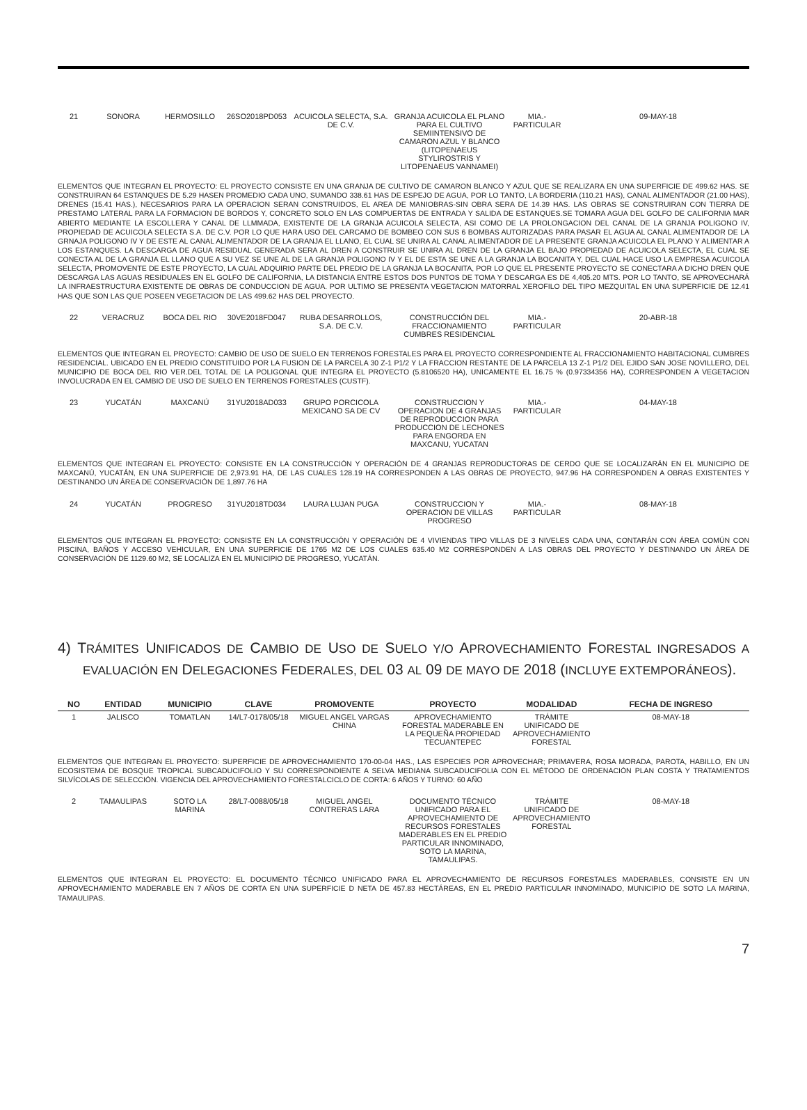| 21 | SONORA | HERMOSILLO | 26SO2018PD053 | ACUICOLA SELECTA, S.A. DE C.V. | GRANJA ACUICOLA EL PLANO PARA EL CULTIVO SEMIINTENSIVO DE CAMARON AZUL Y BLANCO (LITOPENAEUS STYLIROSTRIS Y LITOPENAEUS VANNAMEI) | MIA.- PARTICULAR | 09-MAY-18 |
ELEMENTOS QUE INTEGRAN EL PROYECTO: EL PROYECTO CONSISTE EN UNA GRANJA DE CULTIVO DE CAMARON BLANCO Y AZUL QUE SE REALIZARA EN UNA SUPERFICIE DE 499.62 HAS. SE CONSTRUIRAN 64 ESTANQUES DE 5.29 HASEN PROMEDIO CADA UNO, SUMANDO 338.61 HAS DE ESPEJO DE AGUA, POR LO TANTO, LA BORDERIA (110.21 HAS), CANAL ALIMENTADOR (21.00 HAS), DRENES (15.41 HAS.), NECESARIOS PARA LA OPERACION SERAN CONSTRUIDOS, EL AREA DE MANIOBRAS-SIN OBRA SERA DE 14.39 HAS. LAS OBRAS SE CONSTRUIRAN CON TIERRA DE PRESTAMO LATERAL PARA LA FORMACION DE BORDOS Y, CONCRETO SOLO EN LAS COMPUERTAS DE ENTRADA Y SALIDA DE ESTANQUES.SE TOMARA AGUA DEL GOLFO DE CALIFORNIA MAR ABIERTO MEDIANTE LA ESCOLLERA Y CANAL DE LLMMADA, EXISTENTE DE LA GRANJA ACUICOLA SELECTA, ASI COMO DE LA PROLONGACION DEL CANAL DE LA GRANJA POLIGONO IV, PROPIEDAD DE ACUICOLA SELECTA S.A. DE C.V. POR LO QUE HARA USO DEL CARCAMO DE BOMBEO CON SUS 6 BOMBAS AUTORIZADAS PARA PASAR EL AGUA AL CANAL ALIMENTADOR DE LA GRNAJA POLIGONO IV Y DE ESTE AL CANAL ALIMENTADOR DE LA GRANJA EL LLANO, EL CUAL SE UNIRA AL CANAL ALIMENTADOR DE LA PRESENTE GRANJA ACUICOLA EL PLANO Y ALIMENTAR A LOS ESTANQUES. LA DESCARGA DE AGUA RESIDUAL GENERADA SERA AL DREN A CONSTRUIR SE UNIRA AL DREN DE LA GRANJA EL BAJO PROPIEDAD DE ACUICOLA SELECTA, EL CUAL SE CONECTA AL DE LA GRANJA EL LLANO QUE A SU VEZ SE UNE AL DE LA GRANJA POLIGONO IV Y EL DE ESTA SE UNE A LA GRANJA LA BOCANITA Y, DEL CUAL HACE USO LA EMPRESA ACUICOLA SELECTA, PROMOVENTE DE ESTE PROYECTO, LA CUAL ADQUIRIO PARTE DEL PREDIO DE LA GRANJA LA BOCANITA, POR LO QUE EL PRESENTE PROYECTO SE CONECTARA A DICHO DREN QUE DESCARGA LAS AGUAS RESIDUALES EN EL GOLFO DE CALIFORNIA, LA DISTANCIA ENTRE ESTOS DOS PUNTOS DE TOMA Y DESCARGA ES DE 4,405.20 MTS. POR LO TANTO, SE APROVECHARÁ LA INFRAESTRUCTURA EXISTENTE DE OBRAS DE CONDUCCION DE AGUA. POR ULTIMO SE PRESENTA VEGETACION MATORRAL XEROFILO DEL TIPO MEZQUITAL EN UNA SUPERFICIE DE 12.41 HAS QUE SON LAS QUE POSEEN VEGETACION DE LAS 499.62 HAS DEL PROYECTO.
| 22 | VERACRUZ | BOCA DEL RIO | 30VE2018FD047 | RUBA DESARROLLOS, S.A. DE C.V. | CONSTRUCCIÓN DEL FRACCIONAMIENTO CUMBRES RESIDENCIAL | MIA.- PARTICULAR | 20-ABR-18 |
ELEMENTOS QUE INTEGRAN EL PROYECTO: CAMBIO DE USO DE SUELO EN TERRENOS FORESTALES PARA EL PROYECTO CORRESPONDIENTE AL FRACCIONAMIENTO HABITACIONAL CUMBRES RESIDENCIAL. UBICADO EN EL PREDIO CONSTITUIDO POR LA FUSION DE LA PARCELA 30 Z-1 P1/2 Y LA FRACCION RESTANTE DE LA PARCELA 13 Z-1 P1/2 DEL EJIDO SAN JOSE NOVILLERO, DEL MUNICIPIO DE BOCA DEL RIO VER.DEL TOTAL DE LA POLIGONAL QUE INTEGRA EL PROYECTO (5.8106520 HA), UNICAMENTE EL 16.75 % (0.97334356 HA), CORRESPONDEN A VEGETACION INVOLUCRADA EN EL CAMBIO DE USO DE SUELO EN TERRENOS FORESTALES (CUSTF).
| 23 | YUCATÁN | MAXCANÚ | 31YU2018AD033 | GRUPO PORCICOLA MEXICANO SA DE CV | CONSTRUCCION Y OPERACION DE 4 GRANJAS DE REPRODUCCION PARA PRODUCCION DE LECHONES PARA ENGORDA EN MAXCANU, YUCATAN | MIA.- PARTICULAR | 04-MAY-18 |
ELEMENTOS QUE INTEGRAN EL PROYECTO: CONSISTE EN LA CONSTRUCCIÓN Y OPERACIÓN DE 4 GRANJAS REPRODUCTORAS DE CERDO QUE SE LOCALIZARÁN EN EL MUNICIPIO DE MAXCANÚ, YUCATÁN, EN UNA SUPERFICIE DE 2,973.91 HA, DE LAS CUALES 128.19 HA CORRESPONDEN A LAS OBRAS DE PROYECTO, 947.96 HA CORRESPONDEN A OBRAS EXISTENTES Y DESTINANDO UN ÁREA DE CONSERVACIÓN DE 1,897.76 HA
| 24 | YUCATÁN | PROGRESO | 31YU2018TD034 | LAURA LUJAN PUGA | CONSTRUCCION Y OPERACION DE VILLAS PROGRESO | MIA.- PARTICULAR | 08-MAY-18 |
ELEMENTOS QUE INTEGRAN EL PROYECTO: CONSISTE EN LA CONSTRUCCIÓN Y OPERACIÓN DE 4 VIVIENDAS TIPO VILLAS DE 3 NIVELES CADA UNA, CONTARÁN CON ÁREA COMÚN CON PISCINA, BAÑOS Y ACCESO VEHICULAR, EN UNA SUPERFICIE DE 1765 M2 DE LOS CUALES 635.40 M2 CORRESPONDEN A LAS OBRAS DEL PROYECTO Y DESTINANDO UN ÁREA DE CONSERVACIÓN DE 1129.60 M2, SE LOCALIZA EN EL MUNICIPIO DE PROGRESO, YUCATÁN.
4) TRÁMITES UNIFICADOS DE CAMBIO DE USO DE SUELO Y/O APROVECHAMIENTO FORESTAL INGRESADOS A EVALUACIÓN EN DELEGACIONES FEDERALES, DEL 03 AL 09 DE MAYO DE 2018 (INCLUYE EXTEMPORÁNEOS).
| NO | ENTIDAD | MUNICIPIO | CLAVE | PROMOVENTE | PROYECTO | MODALIDAD | FECHA DE INGRESO |
| --- | --- | --- | --- | --- | --- | --- | --- |
| 1 | JALISCO | TOMATLAN | 14/L7-0178/05/18 | MIGUEL ANGEL VARGAS CHINA | APROVECHAMIENTO FORESTAL MADERABLE EN LA PEQUEÑA PROPIEDAD TECUANTEPEC | TRÁMITE UNIFICADO DE APROVECHAMIENTO FORESTAL | 08-MAY-18 |
ELEMENTOS QUE INTEGRAN EL PROYECTO: SUPERFICIE DE APROVECHAMIENTO 170-00-04 HAS., LAS ESPECIES POR APROVECHAR; PRIMAVERA, ROSA MORADA, PAROTA, HABILLO, EN UN ECOSISTEMA DE BOSQUE TROPICAL SUBCADUCIFOLIO Y SU CORRESPONDIENTE A SELVA MEDIANA SUBCADUCIFOLIA CON EL MÉTODO DE ORDENACIÓN PLAN COSTA Y TRATAMIENTOS SILVÍCOLAS DE SELECCIÓN. VIGENCIA DEL APROVECHAMIENTO FORESTALCICLO DE CORTA: 6 AÑOS Y TURNO: 60 AÑO
| 2 | TAMAULIPAS | SOTO LA MARINA | 28/L7-0088/05/18 | MIGUEL ANGEL CONTRERAS LARA | DOCUMENTO TÉCNICO UNIFICADO PARA EL APROVECHAMIENTO DE RECURSOS FORESTALES MADERABLES EN EL PREDIO PARTICULAR INNOMINADO, SOTO LA MARINA, TAMAULIPAS. | TRÁMITE UNIFICADO DE APROVECHAMIENTO FORESTAL | 08-MAY-18 |
ELEMENTOS QUE INTEGRAN EL PROYECTO: EL DOCUMENTO TÉCNICO UNIFICADO PARA EL APROVECHAMIENTO DE RECURSOS FORESTALES MADERABLES, CONSISTE EN UN APROVECHAMIENTO MADERABLE EN 7 AÑOS DE CORTA EN UNA SUPERFICIE D NETA DE 457.83 HECTÁREAS, EN EL PREDIO PARTICULAR INNOMINADO, MUNICIPIO DE SOTO LA MARINA, TAMAULIPAS.
7